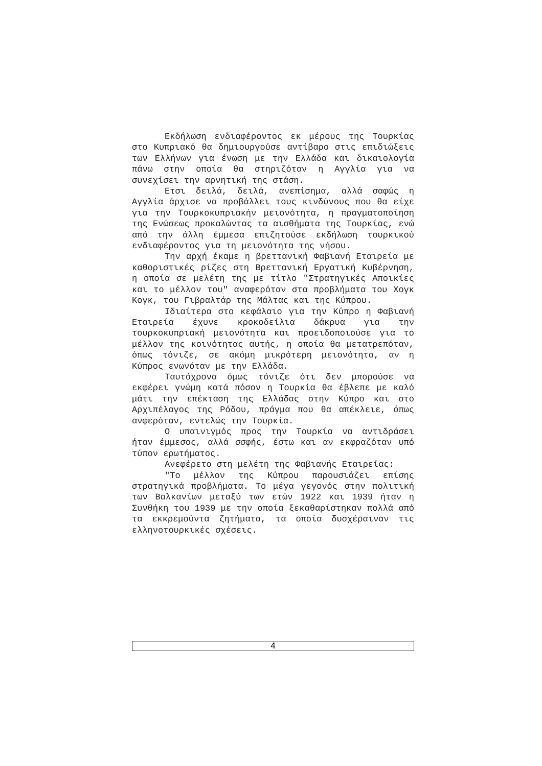Εκδήλωση ενδιαφέροντος εκ μέρους της Τουρκίας στο Κυπριακό θα δημιουργούσε αντίβαρο στις επιδιώξεις των Ελλήνων για ένωση με την Ελλάδα και δικαιολογία πάνω στην οποία θα στηριζόταν η Αγγλία για να συνεχίσει την αρνητική της στάση.
Ετσι δειλά, δειλά, ανεπίσημα, αλλά σαφώς η Αγγλία άρχισε να προβάλλει τους κινδύνους που θα είχε για την Τουρκοκυπριακήν μειονότητα, η πραγματοποίηση της Ενώσεως προκαλώντας τα αισθήματα της Τουρκίας, ενώ από την άλλη έμμεσα επιζητούσε εκδήλωση τουρκικού ενδιαφέροντος για τη μειονότητα της νήσου.
Την αρχή έκαμε η βρεττανική Φαβιανή Εταιρεία με καθοριστικές ρίζες στη Βρεττανική Εργατική Κυβέρνηση, η οποία σε μελέτη της με τίτλο "Στρατηγικές Αποικίες και το μέλλον του" αναφερόταν στα προβλήματα του Χογκ Κογκ, του Γιβραλτάρ της Μάλτας και της Κύπρου.
Ιδιαίτερα στο κεφάλαιο για την Κύπρο η Φαβιανή Εταιρεία έχυνε κροκοδείλια δάκρυα για την τουρκοκυπριακή μειονότητα και προειδοποιούσε για το μέλλον της κοινότητας αυτής, η οποία θα μετατρεπόταν, όπως τόνιζε, σε ακόμη μικρότερη μειονότητα, αν η Κύπρος ενωνόταν με την Ελλάδα.
Ταυτόχρονα όμως τόνιζε ότι δεν μπορούσε να εκφέρει γνώμη κατά πόσον η Τουρκία θα έβλεπε με καλό μάτι την επέκταση της Ελλάδας στην Κύπρο και στο Αρχιπέλαγος της Ρόδου, πράγμα που θα απέκλειε, όπως ανφερόταν, εντελώς την Τουρκία.
Ο υπαινιγμός προς την Τουρκία να αντιδράσει ήταν έμμεσος, αλλά σσφής, έστω και αν εκφραζόταν υπό τύπον ερωτήματος.
Ανεφέρετο στη μελέτη της Φαβιανής Εταιρείας:
"Το μέλλον της Κύπρου παρουσιάζει επίσης στρατηγικά προβλήματα. Το μέγα γεγονός στην πολιτική των Βαλκανίων μεταξύ των ετών 1922 και 1939 ήταν η Συνθήκη του 1939 με την οποία ξεκαθαρίστηκαν πολλά από τα εκκρεμούντα ζητήματα, τα οποία δυσχέραιναν τις ελληνοτουρκικές σχέσεις.
4